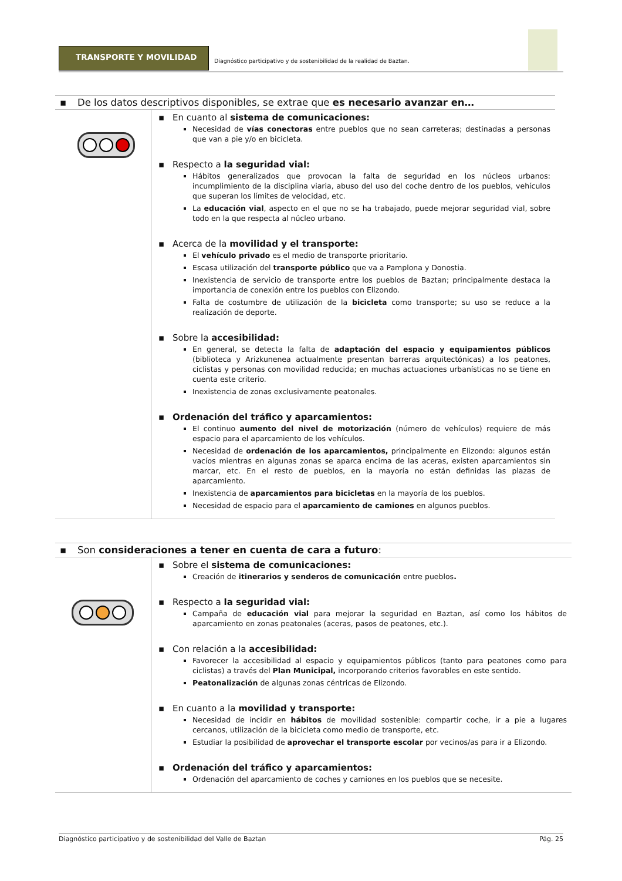TRANSPORTE Y MOVILIDAD
Diagnóstico participativo y de sostenibilidad de la realidad de Baztan.
▪ De los datos descriptivos disponibles, se extrae que es necesario avanzar en…
▪ En cuanto al sistema de comunicaciones:
Necesidad de vías conectoras entre pueblos que no sean carreteras; destinadas a personas que van a pie y/o en bicicleta.
▪ Respecto a la seguridad vial:
Hábitos generalizados que provocan la falta de seguridad en los núcleos urbanos: incumplimiento de la disciplina viaria, abuso del uso del coche dentro de los pueblos, vehículos que superan los límites de velocidad, etc.
La educación vial, aspecto en el que no se ha trabajado, puede mejorar seguridad vial, sobre todo en la que respecta al núcleo urbano.
▪ Acerca de la movilidad y el transporte:
El vehículo privado es el medio de transporte prioritario.
Escasa utilización del transporte público que va a Pamplona y Donostia.
Inexistencia de servicio de transporte entre los pueblos de Baztan; principalmente destaca la importancia de conexión entre los pueblos con Elizondo.
Falta de costumbre de utilización de la bicicleta como transporte; su uso se reduce a la realización de deporte.
▪ Sobre la accesibilidad:
En general, se detecta la falta de adaptación del espacio y equipamientos públicos (biblioteca y Arizkunenea actualmente presentan barreras arquitectónicas) a los peatones, ciclistas y personas con movilidad reducida; en muchas actuaciones urbanísticas no se tiene en cuenta este criterio.
Inexistencia de zonas exclusivamente peatonales.
▪ Ordenación del tráfico y aparcamientos:
El continuo aumento del nivel de motorización (número de vehículos) requiere de más espacio para el aparcamiento de los vehículos.
Necesidad de ordenación de los aparcamientos, principalmente en Elizondo: algunos están vacíos mientras en algunas zonas se aparca encima de las aceras, existen aparcamientos sin marcar, etc. En el resto de pueblos, en la mayoría no están definidas las plazas de aparcamiento.
Inexistencia de aparcamientos para bicicletas en la mayoría de los pueblos.
Necesidad de espacio para el aparcamiento de camiones en algunos pueblos.
▪ Son consideraciones a tener en cuenta de cara a futuro:
▪ Sobre el sistema de comunicaciones:
Creación de itinerarios y senderos de comunicación entre pueblos.
▪ Respecto a la seguridad vial:
Campaña de educación vial para mejorar la seguridad en Baztan, así como los hábitos de aparcamiento en zonas peatonales (aceras, pasos de peatones, etc.).
▪ Con relación a la accesibilidad:
Favorecer la accesibilidad al espacio y equipamientos públicos (tanto para peatones como para ciclistas) a través del Plan Municipal, incorporando criterios favorables en este sentido.
Peatonalización de algunas zonas céntricas de Elizondo.
▪ En cuanto a la movilidad y transporte:
Necesidad de incidir en hábitos de movilidad sostenible: compartir coche, ir a pie a lugares cercanos, utilización de la bicicleta como medio de transporte, etc.
Estudiar la posibilidad de aprovechar el transporte escolar por vecinos/as para ir a Elizondo.
▪ Ordenación del tráfico y aparcamientos:
Ordenación del aparcamiento de coches y camiones en los pueblos que se necesite.
Diagnóstico participativo y de sostenibilidad del Valle de Baztan Pág. 25